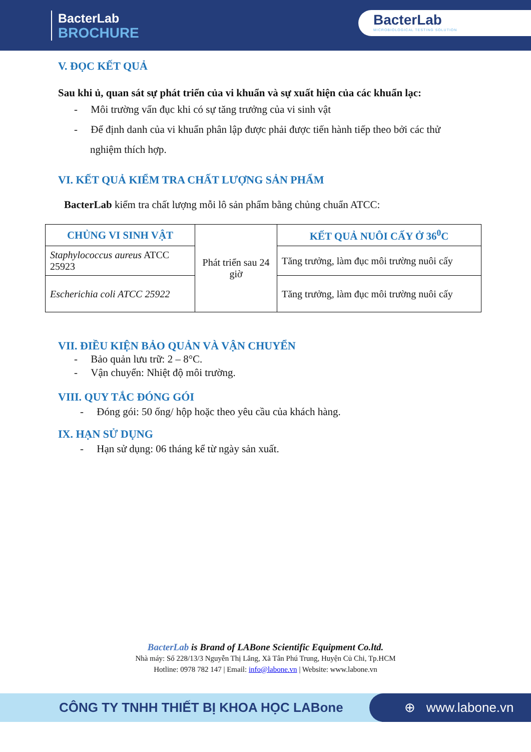BacterLab
BROCHURE
BacterLab
MICROBIOLOGICAL TESTING SOLUTION
V. ĐỌC KẾT QUẢ
Sau khi ủ, quan sát sự phát triển của vi khuẩn và sự xuất hiện của các khuẩn lạc:
- Môi trường vẩn đục khi có sự tăng trưởng của vi sinh vật
- Để định danh của vi khuẩn phân lập được phải được tiến hành tiếp theo bởi các thử nghiệm thích hợp.
VI. KẾT QUẢ KIỂM TRA CHẤT LƯỢNG SẢN PHẨM
BacterLab kiểm tra chất lượng mỗi lô sản phẩm bằng chủng chuẩn ATCC:
| CHỦNG VI SINH VẬT | Phát triển sau 24 giờ | KẾT QUẢ NUÔI CẤY Ở 36<sup>0</sup>C |
| Staphylococcus aureus ATCC 25923 | | Tăng trưởng, làm đục môi trường nuôi cấy |
| Escherichia coli ATCC 25922 | | Tăng trưởng, làm đục môi trường nuôi cấy |
VII. ĐIỀU KIỆN BẢO QUẢN VÀ VẬN CHUYỂN
- Bảo quản lưu trữ: 2 – 8°C.
- Vận chuyển: Nhiệt độ môi trường.
VIII. QUY TẮC ĐÓNG GÓI
- Đóng gói: 50 ống/ hộp hoặc theo yêu cầu của khách hàng.
IX. HẠN SỬ DỤNG
- Hạn sử dụng: 06 tháng kể từ ngày sản xuất.
BacterLab is Brand of LABone Scientific Equipment Co.ltd.
Nhà máy: Số 228/13/3 Nguyễn Thị Lắng, Xã Tân Phú Trung, Huyện Củ Chi, Tp.HCM
Hotline: 0978 782 147 | Email: info@labone.vn | Website: www.labone.vn
CÔNG TY TNHH THIẾT BỊ KHOA HỌC LABone
⊕ www.labone.vn